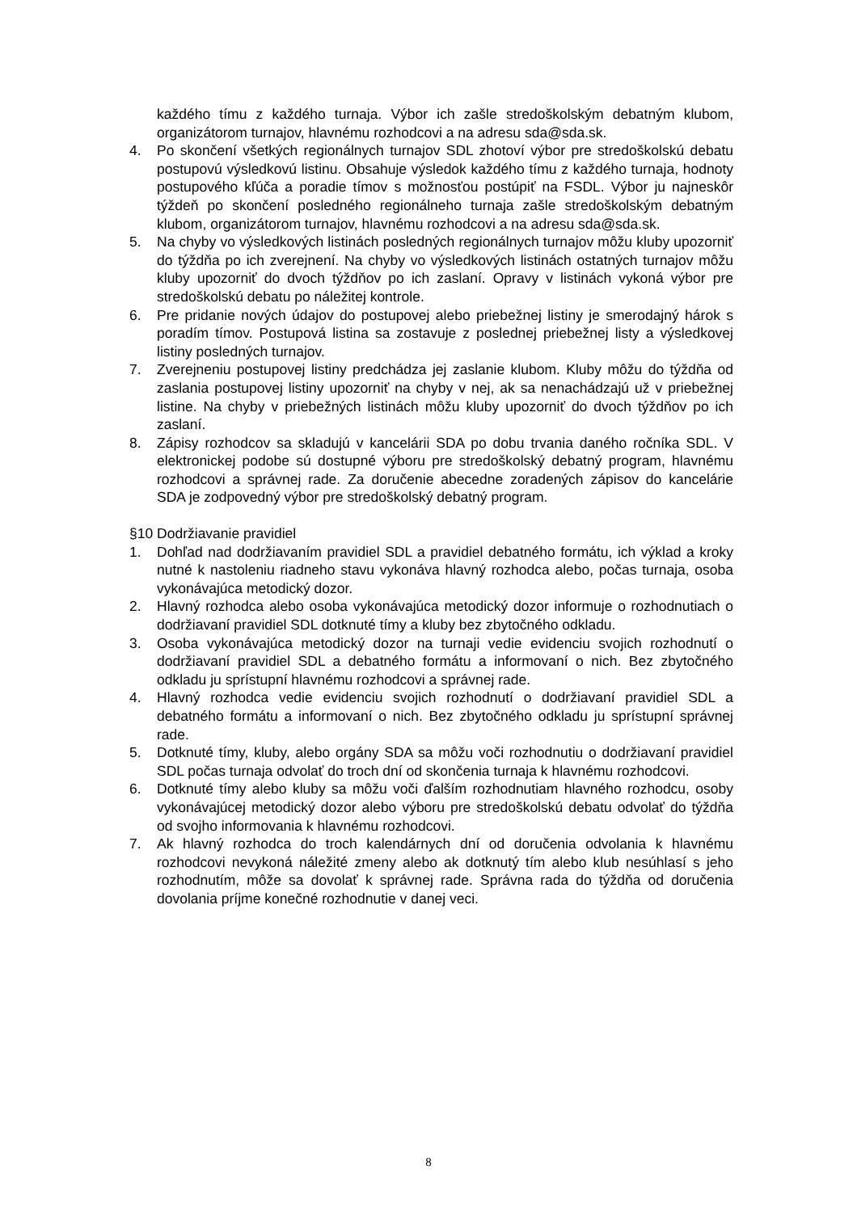každého tímu z každého turnaja. Výbor ich zašle stredoškolským debatným klubom, organizátorom turnajov, hlavnému rozhodcovi a na adresu sda@sda.sk.
4. Po skončení všetkých regionálnych turnajov SDL zhotoví výbor pre stredoškolskú debatu postupovú výsledkovú listinu. Obsahuje výsledok každého tímu z každého turnaja, hodnoty postupového kľúča a poradie tímov s možnosťou postúpiť na FSDL. Výbor ju najneskôr týždeň po skončení posledného regionálneho turnaja zašle stredoškolským debatným klubom, organizátorom turnajov, hlavnému rozhodcovi a na adresu sda@sda.sk.
5. Na chyby vo výsledkových listinách posledných regionálnych turnajov môžu kluby upozorniť do týždňa po ich zverejnení. Na chyby vo výsledkových listinách ostatných turnajov môžu kluby upozorniť do dvoch týždňov po ich zaslaní. Opravy v listinách vykoná výbor pre stredoškolskú debatu po náležitej kontrole.
6. Pre pridanie nových údajov do postupovej alebo priebežnej listiny je smerodajný hárok s poradím tímov. Postupová listina sa zostavuje z poslednej priebežnej listy a výsledkovej listiny posledných turnajov.
7. Zverejneniu postupovej listiny predchádza jej zaslanie klubom. Kluby môžu do týždňa od zaslania postupovej listiny upozorniť na chyby v nej, ak sa nenachádzajú už v priebežnej listine. Na chyby v priebežných listinách môžu kluby upozorniť do dvoch týždňov po ich zaslaní.
8. Zápisy rozhodcov sa skladujú v kancelárii SDA po dobu trvania daného ročníka SDL. V elektronickej podobe sú dostupné výboru pre stredoškolský debatný program, hlavnému rozhodcovi a správnej rade. Za doručenie abecedne zoradených zápisov do kancelárie SDA je zodpovedný výbor pre stredoškolský debatný program.
§10 Dodržiavanie pravidiel
1. Dohľad nad dodržiavaním pravidiel SDL a pravidiel debatného formátu, ich výklad a kroky nutné k nastoleniu riadneho stavu vykonáva hlavný rozhodca alebo, počas turnaja, osoba vykonávajúca metodický dozor.
2. Hlavný rozhodca alebo osoba vykonávajúca metodický dozor informuje o rozhodnutiach o dodržiavaní pravidiel SDL dotknuté tímy a kluby bez zbytočného odkladu.
3. Osoba vykonávajúca metodický dozor na turnaji vedie evidenciu svojich rozhodnutí o dodržiavaní pravidiel SDL a debatného formátu a informovaní o nich. Bez zbytočného odkladu ju sprístupní hlavnému rozhodcovi a správnej rade.
4. Hlavný rozhodca vedie evidenciu svojich rozhodnutí o dodržiavaní pravidiel SDL a debatného formátu a informovaní o nich. Bez zbytočného odkladu ju sprístupní správnej rade.
5. Dotknuté tímy, kluby, alebo orgány SDA sa môžu voči rozhodnutiu o dodržiavaní pravidiel SDL počas turnaja odvolať do troch dní od skončenia turnaja k hlavnému rozhodcovi.
6. Dotknuté tímy alebo kluby sa môžu voči ďalším rozhodnutiam hlavného rozhodcu, osoby vykonávajúcej metodický dozor alebo výboru pre stredoškolskú debatu odvolať do týždňa od svojho informovania k hlavnému rozhodcovi.
7. Ak hlavný rozhodca do troch kalendárnych dní od doručenia odvolania k hlavnému rozhodcovi nevykoná náležité zmeny alebo ak dotknutý tím alebo klub nesúhlasí s jeho rozhodnutím, môže sa dovolať k správnej rade. Správna rada do týždňa od doručenia dovolania príjme konečné rozhodnutie v danej veci.
8